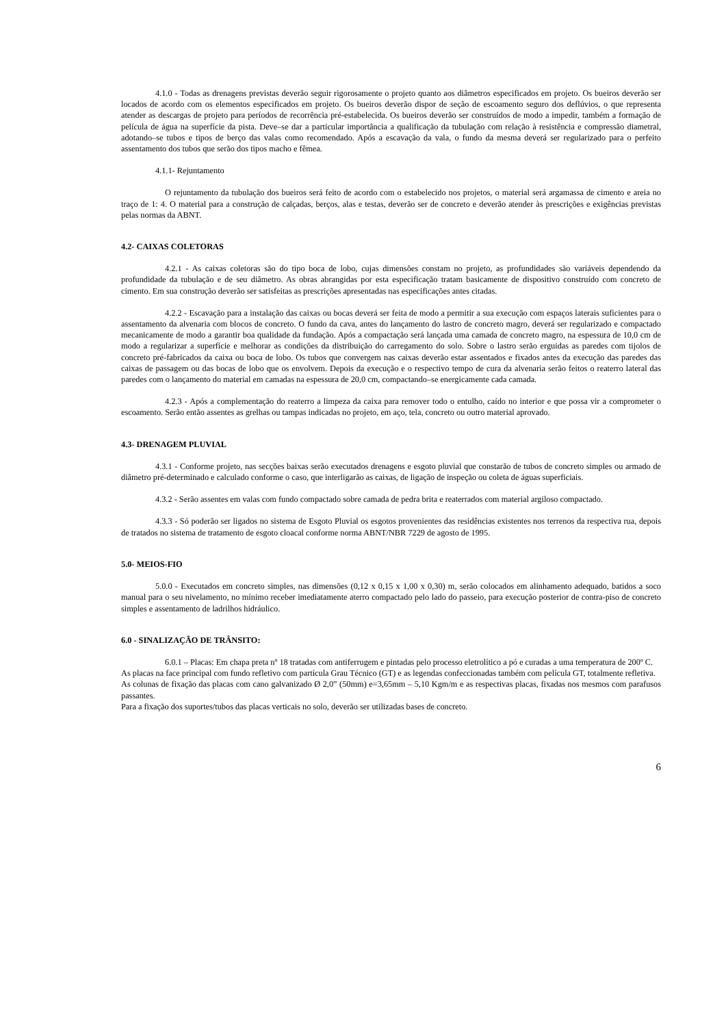4.1.0 - Todas as drenagens previstas deverão seguir rigorosamente o projeto quanto aos diâmetros especificados em projeto. Os bueiros deverão ser locados de acordo com os elementos especificados em projeto. Os bueiros deverão dispor de seção de escoamento seguro dos deflúvios, o que representa atender as descargas de projeto para períodos de recorrência pré-estabelecida. Os bueiros deverão ser construídos de modo a impedir, também a formação de película de água na superfície da pista. Deve–se dar a particular importância a qualificação da tubulação com relação à resistência e compressão diametral, adotando–se tubos e tipos de berço das valas como recomendado. Após a escavação da vala, o fundo da mesma deverá ser regularizado para o perfeito assentamento dos tubos que serão dos tipos macho e fêmea.
4.1.1- Rejuntamento
O rejuntamento da tubulação dos bueiros será feito de acordo com o estabelecido nos projetos, o material será argamassa de cimento e areia no traço de 1: 4. O material para a construção de calçadas, berços, alas e testas, deverão ser de concreto e deverão atender às prescrições e exigências previstas pelas normas da ABNT.
4.2- CAIXAS COLETORAS
4.2.1 - As caixas coletoras são do tipo boca de lobo, cujas dimensões constam no projeto, as profundidades são variáveis dependendo da profundidade da tubulação e de seu diâmetro. As obras abrangidas por esta especificação tratam basicamente de dispositivo construído com concreto de cimento. Em sua construção deverão ser satisfeitas as prescrições apresentadas nas especificações antes citadas.
4.2.2 - Escavação para a instalação das caixas ou bocas deverá ser feita de modo a permitir a sua execução com espaços laterais suficientes para o assentamento da alvenaria com blocos de concreto. O fundo da cava, antes do lançamento do lastro de concreto magro, deverá ser regularizado e compactado mecanicamente de modo a garantir boa qualidade da fundação. Após a compactação será lançada uma camada de concreto magro, na espessura de 10,0 cm de modo a regularizar a superfície e melhorar as condições da distribuição do carregamento do solo. Sobre o lastro serão erguidas as paredes com tijolos de concreto pré-fabricados da caixa ou boca de lobo. Os tubos que convergem nas caixas deverão estar assentados e fixados antes da execução das paredes das caixas de passagem ou das bocas de lobo que os envolvem. Depois da execução e o respectivo tempo de cura da alvenaria serão feitos o reaterro lateral das paredes com o lançamento do material em camadas na espessura de 20,0 cm, compactando–se energicamente cada camada.
4.2.3 - Após a complementação do reaterro a limpeza da caixa para remover todo o entulho, caído no interior e que possa vir a comprometer o escoamento. Serão então assentes as grelhas ou tampas indicadas no projeto, em aço, tela, concreto ou outro material aprovado.
4.3- DRENAGEM PLUVIAL
4.3.1 - Conforme projeto, nas secções baixas serão executados drenagens e esgoto pluvial que constarão de tubos de concreto simples ou armado de diâmetro pré-determinado e calculado conforme o caso, que interligarão as caixas, de ligação de inspeção ou coleta de águas superficiais.
4.3.2 - Serão assentes em valas com fundo compactado sobre camada de pedra brita e reaterrados com material argiloso compactado.
4.3.3 - Só poderão ser ligados no sistema de Esgoto Pluvial os esgotos provenientes das residências existentes nos terrenos da respectiva rua, depois de tratados no sistema de tratamento de esgoto cloacal conforme norma ABNT/NBR 7229 de agosto de 1995.
5.0- MEIOS-FIO
5.0.0 - Executados em concreto simples, nas dimensões (0,12 x 0,15 x 1,00 x 0,30) m, serão colocados em alinhamento adequado, batidos a soco manual para o seu nivelamento, no mínimo receber imediatamente aterro compactado pelo lado do passeio, para execução posterior de contra-piso de concreto simples e assentamento de ladrilhos hidráulico.
6.0 - SINALIZAÇÃO DE TRÂNSITO:
6.0.1 – Placas: Em chapa preta nº 18 tratadas com antiferrugem e pintadas pelo processo eletrolítico a pó e curadas a uma temperatura de 200º C.
As placas na face principal com fundo refletivo com partícula Grau Técnico (GT) e as legendas confeccionadas também com película GT, totalmente refletiva.
As colunas de fixação das placas com cano galvanizado Ø 2,0” (50mm) e=3,65mm – 5,10 Kgm/m e as respectivas placas, fixadas nos mesmos com parafusos passantes.
Para a fixação dos suportes/tubos das placas verticais no solo, deverão ser utilizadas bases de concreto.
6